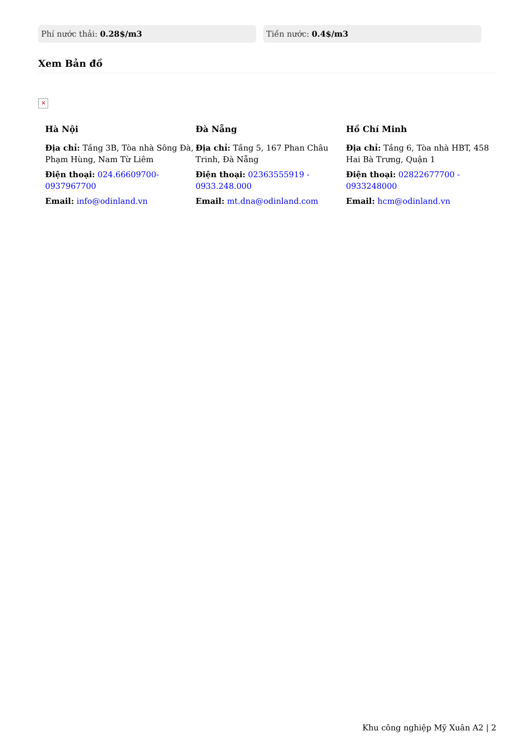Phí nước thải: 0.28$/m3 Tiền nước: 0.4$/m3
Xem Bản đồ
✕
Hà Nội
Địa chỉ: Tầng 3B, Tòa nhà Sông Đà, Phạm Hùng, Nam Từ Liêm
Điện thoại: 024.66609700-0937967700
Email: info@odinland.vn
Đà Nẵng
Địa chỉ: Tầng 5, 167 Phan Châu Trinh, Đà Nẵng
Điện thoại: 02363555919 - 0933.248.000
Email: mt.dna@odinland.com
Hồ Chí Minh
Địa chỉ: Tầng 6, Tòa nhà HBT, 458 Hai Bà Trưng, Quận 1
Điện thoại: 02822677700 - 0933248000
Email: hcm@odinland.vn
Khu công nghiệp Mỹ Xuân A2 | 2